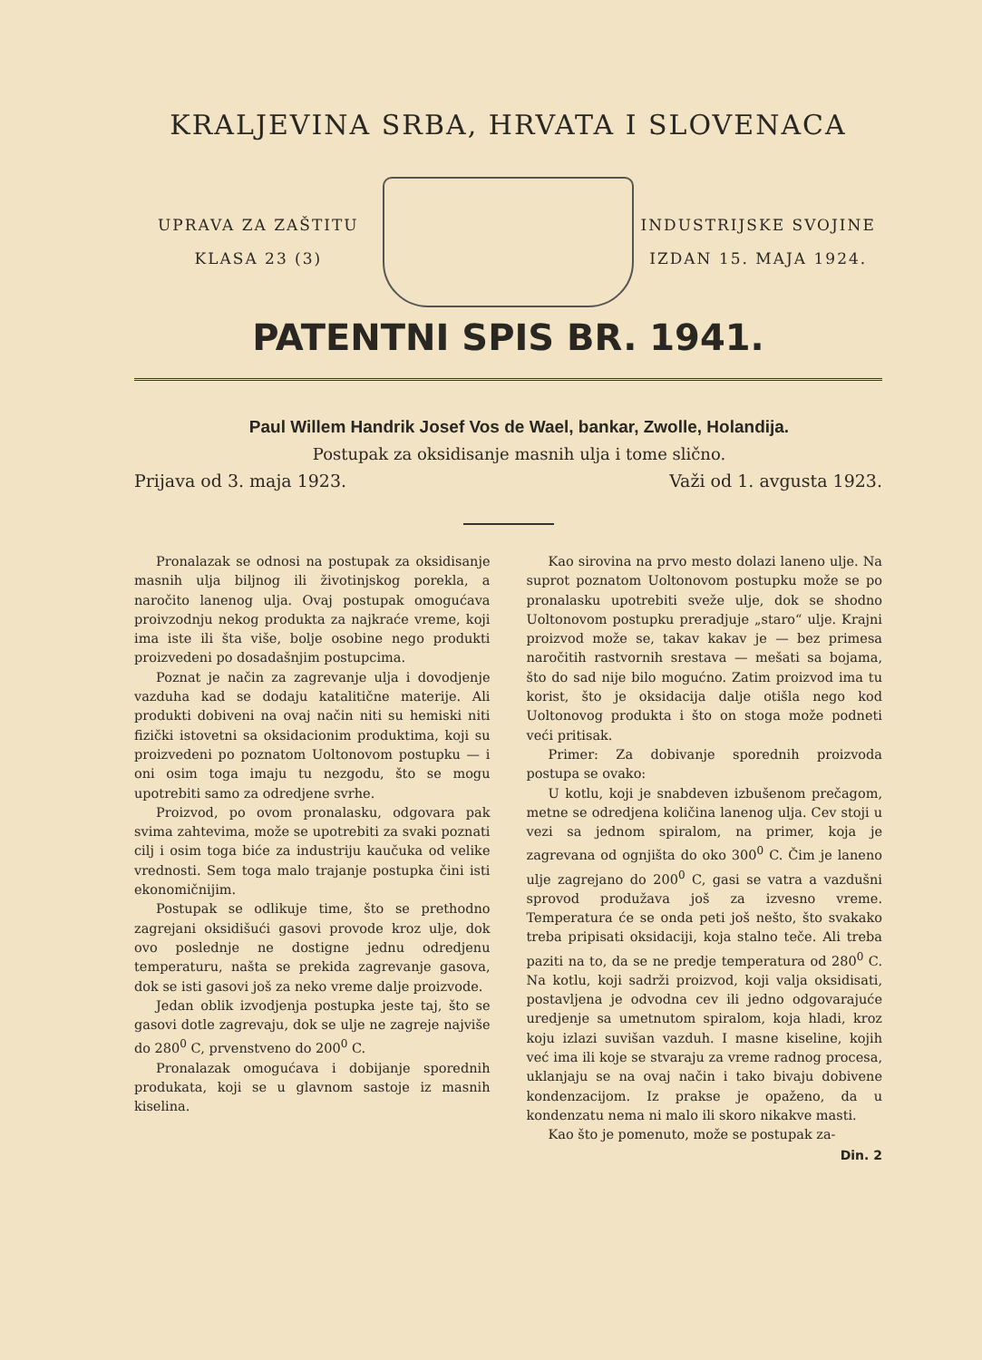KRALJEVINA SRBA, HRVATA I SLOVENACA
UPRAVA ZA ZAŠTITU
KLASA 23 (3)
INDUSTRIJSKE SVOJINE
IZDAN 15. MAJA 1924.
PATENTNI SPIS BR. 1941.
Paul Willem Handrik Josef Vos de Wael, bankar, Zwolle, Holandija.
Postupak za oksidisanje masnih ulja i tome slično.
Prijava od 3. maja 1923. Važi od 1. avgusta 1923.
Pronalazak se odnosi na postupak za oksidisanje masnih ulja biljnog ili životinjskog porekla, a naročito lanenog ulja. Ovaj postupak omogućava proivzodnju nekog produkta za najkraće vreme, koji ima iste ili šta više, bolje osobine nego produkti proizvedeni po dosadašnjim postupcima.
Poznat je način za zagrevanje ulja i dovodjenje vazduha kad se dodaju katalitične materije. Ali produkti dobiveni na ovaj način niti su hemiski niti fizički istovetni sa oksidacionim produktima, koji su proizvedeni po poznatom Uoltonovom postupku — i oni osim toga imaju tu nezgodu, što se mogu upotrebiti samo za odredjene svrhe.
Proizvod, po ovom pronalasku, odgovara pak svima zahtevima, može se upotrebiti za svaki poznati cilj i osim toga biće za industriju kaučuka od velike vrednosti. Sem toga malo trajanje postupka čini isti ekonomičnijim.
Postupak se odlikuje time, što se prethodno zagrejani oksidišući gasovi provode kroz ulje, dok ovo poslednje ne dostigne jednu odredjenu temperaturu, našta se prekida zagrevanje gasova, dok se isti gasovi još za neko vreme dalje proizvode.
Jedan oblik izvodjenja postupka jeste taj, što se gasovi dotle zagrevaju, dok se ulje ne zagreje najviše do 280<sup>0</sup> C, prvenstveno do 200<sup>0</sup> C.
Pronalazak omogućava i dobijanje sporednih produkata, koji se u glavnom sastoje iz masnih kiselina.
Kao sirovina na prvo mesto dolazi laneno ulje. Na suprot poznatom Uoltonovom postupku može se po pronalasku upotrebiti sveže ulje, dok se shodno Uoltonovom postupku preradjuje „staro“ ulje. Krajni proizvod može se, takav kakav je — bez primesa naročitih rastvornih srestava — mešati sa bojama, što do sad nije bilo mogućno. Zatim proizvod ima tu korist, što je oksidacija dalje otišla nego kod Uoltonovog produkta i što on stoga može podneti veći pritisak.
Primer: Za dobivanje sporednih proizvoda postupa se ovako:
U kotlu, koji je snabdeven izbušenom prečagom, metne se odredjena količina lanenog ulja. Cev stoji u vezi sa jednom spiralom, na primer, koja je zagrevana od ognjišta do oko 300<sup>0</sup> C. Čim je laneno ulje zagrejano do 200<sup>0</sup> C, gasi se vatra a vazdušni sprovod produžava još za izvesno vreme. Temperatura će se onda peti još nešto, što svakako treba pripisati oksidaciji, koja stalno teče. Ali treba paziti na to, da se ne predje temperatura od 280<sup>0</sup> C. Na kotlu, koji sadrži proizvod, koji valja oksidisati, postavljena je odvodna cev ili jedno odgovarajuće uredjenje sa umetnutom spiralom, koja hladi, kroz koju izlazi suvišan vazduh. I masne kiseline, kojih već ima ili koje se stvaraju za vreme radnog procesa, uklanjaju se na ovaj način i tako bivaju dobivene kondenzacijom. Iz prakse je opaženo, da u kondenzatu nema ni malo ili skoro nikakve masti.
Kao što je pomenuto, može se postupak za-
Din. 2